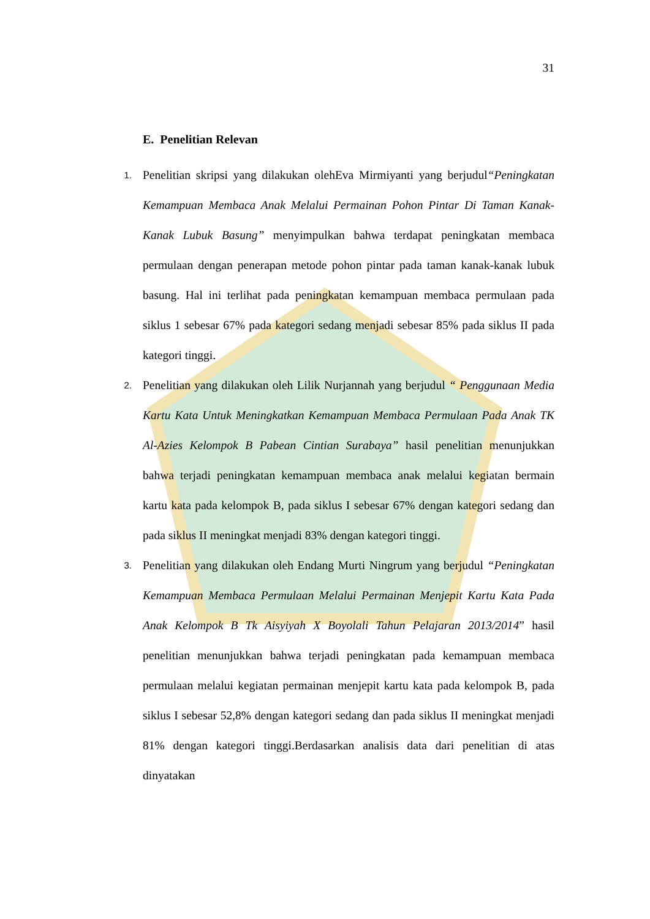31
E. Penelitian Relevan
1. Penelitian skripsi yang dilakukan olehEva Mirmiyanti yang berjudul“Peningkatan Kemampuan Membaca Anak Melalui Permainan Pohon Pintar Di Taman Kanak-Kanak Lubuk Basung” menyimpulkan bahwa terdapat peningkatan membaca permulaan dengan penerapan metode pohon pintar pada taman kanak-kanak lubuk basung. Hal ini terlihat pada peningkatan kemampuan membaca permulaan pada siklus 1 sebesar 67% pada kategori sedang menjadi sebesar 85% pada siklus II pada kategori tinggi.
2. Penelitian yang dilakukan oleh Lilik Nurjannah yang berjudul “ Penggunaan Media Kartu Kata Untuk Meningkatkan Kemampuan Membaca Permulaan Pada Anak TK Al-Azies Kelompok B Pabean Cintian Surabaya” hasil penelitian menunjukkan bahwa terjadi peningkatan kemampuan membaca anak melalui kegiatan bermain kartu kata pada kelompok B, pada siklus I sebesar 67% dengan kategori sedang dan pada siklus II meningkat menjadi 83% dengan kategori tinggi.
3. Penelitian yang dilakukan oleh Endang Murti Ningrum yang berjudul “Peningkatan Kemampuan Membaca Permulaan Melalui Permainan Menjepit Kartu Kata Pada Anak Kelompok B Tk Aisyiyah X Boyolali Tahun Pelajaran 2013/2014” hasil penelitian menunjukkan bahwa terjadi peningkatan pada kemampuan membaca permulaan melalui kegiatan permainan menjepit kartu kata pada kelompok B, pada siklus I sebesar 52,8% dengan kategori sedang dan pada siklus II meningkat menjadi 81% dengan kategori tinggi.Berdasarkan analisis data dari penelitian di atas dinyatakan